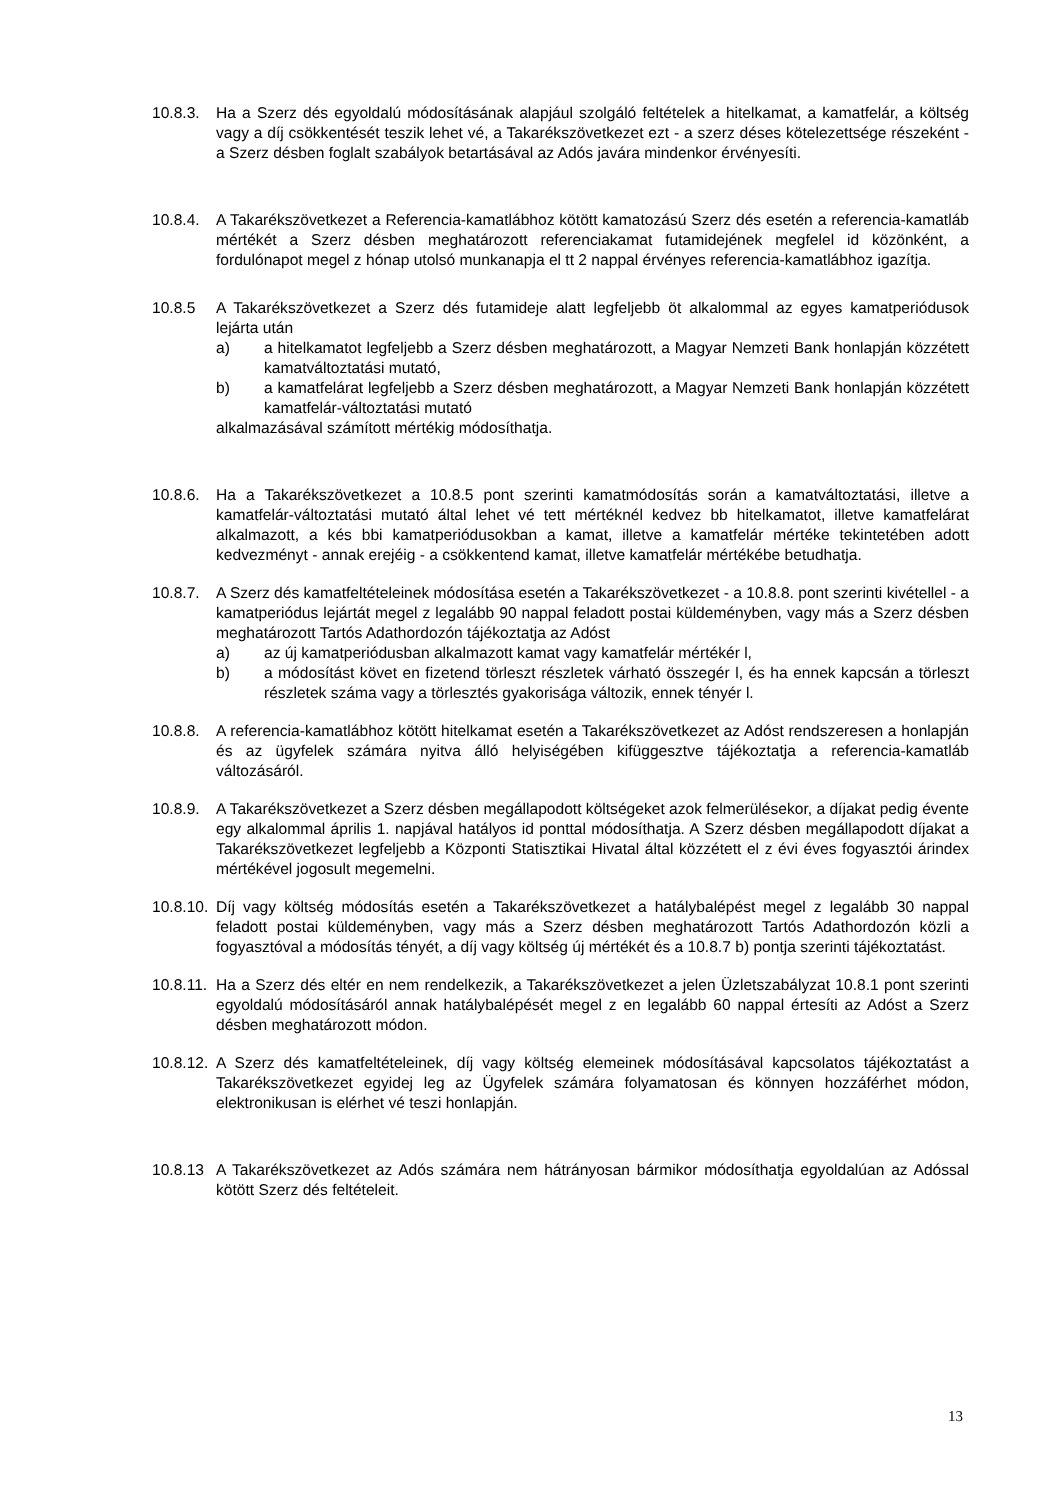10.8.3.
Ha a Szerz dés egyoldalú módosításának alapjául szolgáló feltételek a hitelkamat, a kamatfelár, a költség vagy a díj csökkentését teszik lehet vé, a Takarékszövetkezet ezt - a szerz déses kötelezettsége részeként - a Szerz désben foglalt szabályok betartásával az Adós javára mindenkor érvényesíti.
10.8.4.
A Takarékszövetkezet a Referencia-kamatlábhoz kötött kamatozású Szerz dés esetén a referencia-kamatláb mértékét a Szerz désben meghatározott referenciakamat futamidejének megfelel id közönként, a fordulónapot megel z hónap utolsó munkanapja el tt 2 nappal érvényes referencia-kamatlábhoz igazítja.
10.8.5 A Takarékszövetkezet a Szerz dés futamideje alatt legfeljebb öt alkalommal az egyes kamatperiódusok lejárta után
a) a hitelkamatot legfeljebb a Szerz désben meghatározott, a Magyar Nemzeti Bank honlapján közzétett kamatváltoztatási mutató,
b) a kamatfelárat legfeljebb a Szerz désben meghatározott, a Magyar Nemzeti Bank honlapján közzétett kamatfelár-változtatási mutató
alkalmazásával számított mértékig módosíthatja.
10.8.6.
Ha a Takarékszövetkezet a 10.8.5 pont szerinti kamatmódosítás során a kamatváltoztatási, illetve a kamatfelár-változtatási mutató által lehet vé tett mértéknél kedvez bb hitelkamatot, illetve kamatfelárat alkalmazott, a kés bbi kamatperiódusokban a kamat, illetve a kamatfelár mértéke tekintetében adott kedvezményt - annak erejéig - a csökkentend kamat, illetve kamatfelár mértékébe betudhatja.
10.8.7.
A Szerz dés kamatfeltételeinek módosítása esetén a Takarékszövetkezet - a 10.8.8. pont szerinti kivétellel - a kamatperiódus lejártát megel z legalább 90 nappal feladott postai küldeményben, vagy más a Szerz désben meghatározott Tartós Adathordozón tájékoztatja az Adóst
a) az új kamatperiódusban alkalmazott kamat vagy kamatfelár mértékér l,
b) a módosítást követ en fizetend törleszt részletek várható összegér l, és ha ennek kapcsán a törleszt részletek száma vagy a törlesztés gyakorisága változik, ennek tényér l.
10.8.8.
A referencia-kamatlábhoz kötött hitelkamat esetén a Takarékszövetkezet az Adóst rendszeresen a honlapján és az ügyfelek számára nyitva álló helyiségében kifüggesztve tájékoztatja a referencia-kamatláb változásáról.
10.8.9.
A Takarékszövetkezet a Szerz désben megállapodott költségeket azok felmerülésekor, a díjakat pedig évente egy alkalommal április 1. napjával hatályos id ponttal módosíthatja. A Szerz désben megállapodott díjakat a Takarékszövetkezet legfeljebb a Központi Statisztikai Hivatal által közzétett el z évi éves fogyasztói árindex mértékével jogosult megemelni.
10.8.10.
Díj vagy költség módosítás esetén a Takarékszövetkezet a hatálybalépést megel z legalább 30 nappal feladott postai küldeményben, vagy más a Szerz désben meghatározott Tartós Adathordozón közli a fogyasztóval a módosítás tényét, a díj vagy költség új mértékét és a 10.8.7 b) pontja szerinti tájékoztatást.
10.8.11.
Ha a Szerz dés eltér en nem rendelkezik, a Takarékszövetkezet a jelen Üzletszabályzat 10.8.1 pont szerinti egyoldalú módosításáról annak hatálybalépését megel z en legalább 60 nappal értesíti az Adóst a Szerz désben meghatározott módon.
10.8.12.
A Szerz dés kamatfeltételeinek, díj vagy költség elemeinek módosításával kapcsolatos tájékoztatást a Takarékszövetkezet egyidej leg az Ügyfelek számára folyamatosan és könnyen hozzáférhet módon, elektronikusan is elérhet vé teszi honlapján.
10.8.13
A Takarékszövetkezet az Adós számára nem hátrányosan bármikor módosíthatja egyoldalúan az Adóssal kötött Szerz dés feltételeit.
13